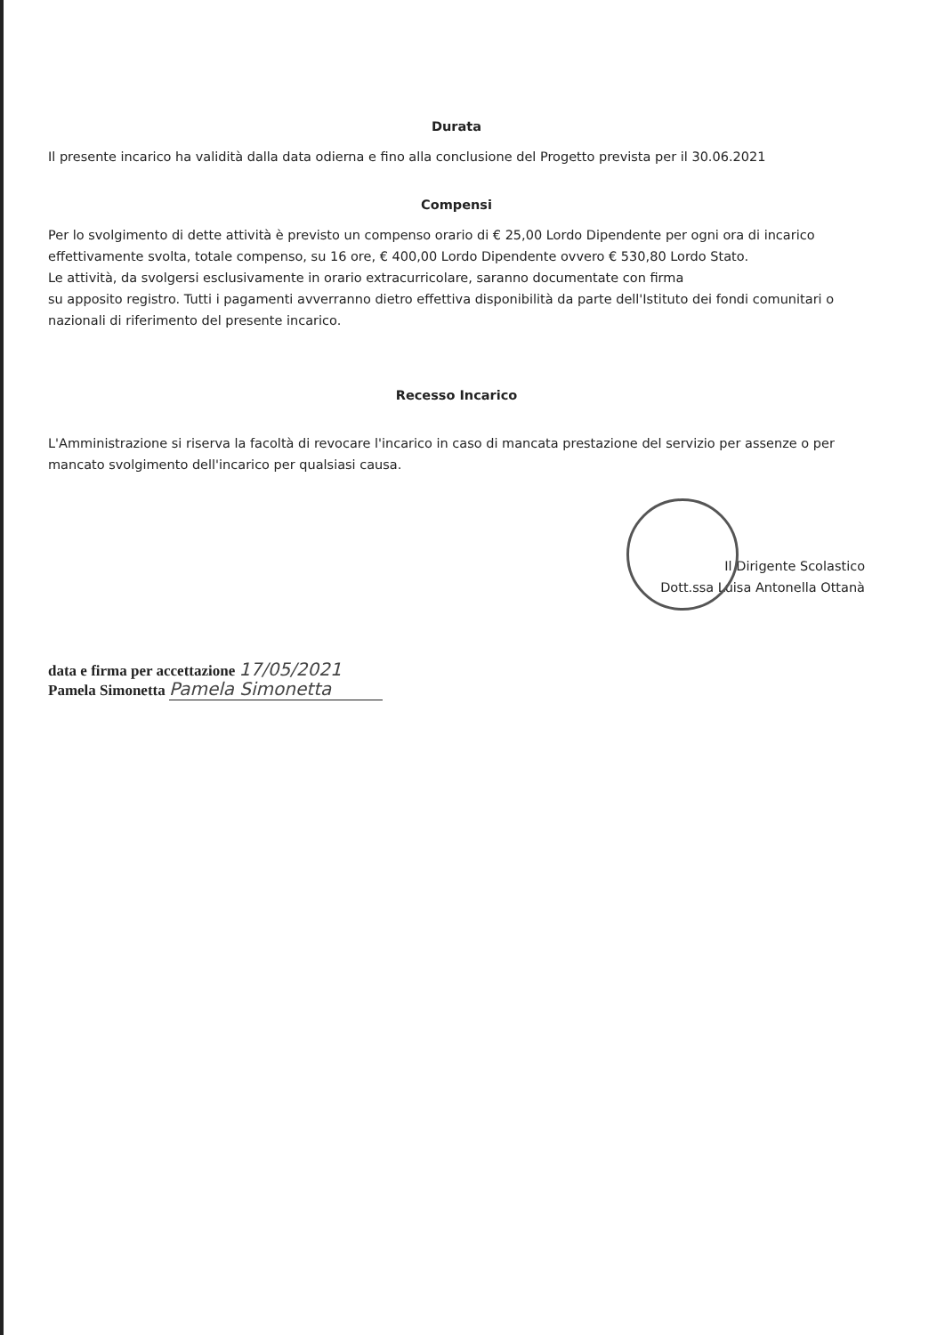Durata
Il presente incarico ha validità dalla data odierna e fino alla conclusione del Progetto prevista per il 30.06.2021
Compensi
Per lo svolgimento di dette attività è previsto un compenso orario di € 25,00 Lordo Dipendente per ogni ora di incarico effettivamente svolta, totale compenso, su 16 ore, € 400,00 Lordo Dipendente ovvero € 530,80 Lordo Stato.
Le attività, da svolgersi esclusivamente in orario extracurricolare, saranno documentate con firma
su apposito registro. Tutti i pagamenti avverranno dietro effettiva disponibilità da parte dell'Istituto dei fondi comunitari o nazionali di riferimento del presente incarico.
Recesso Incarico
L'Amministrazione si riserva la facoltà di revocare l'incarico in caso di mancata prestazione del servizio per assenze o per mancato svolgimento dell'incarico per qualsiasi causa.
Il Dirigente Scolastico
Dott.ssa Luisa Antonella Ottanà
data e firma per accettazione 17/05/2021
Pamela Simonetta Pamela Simonetta